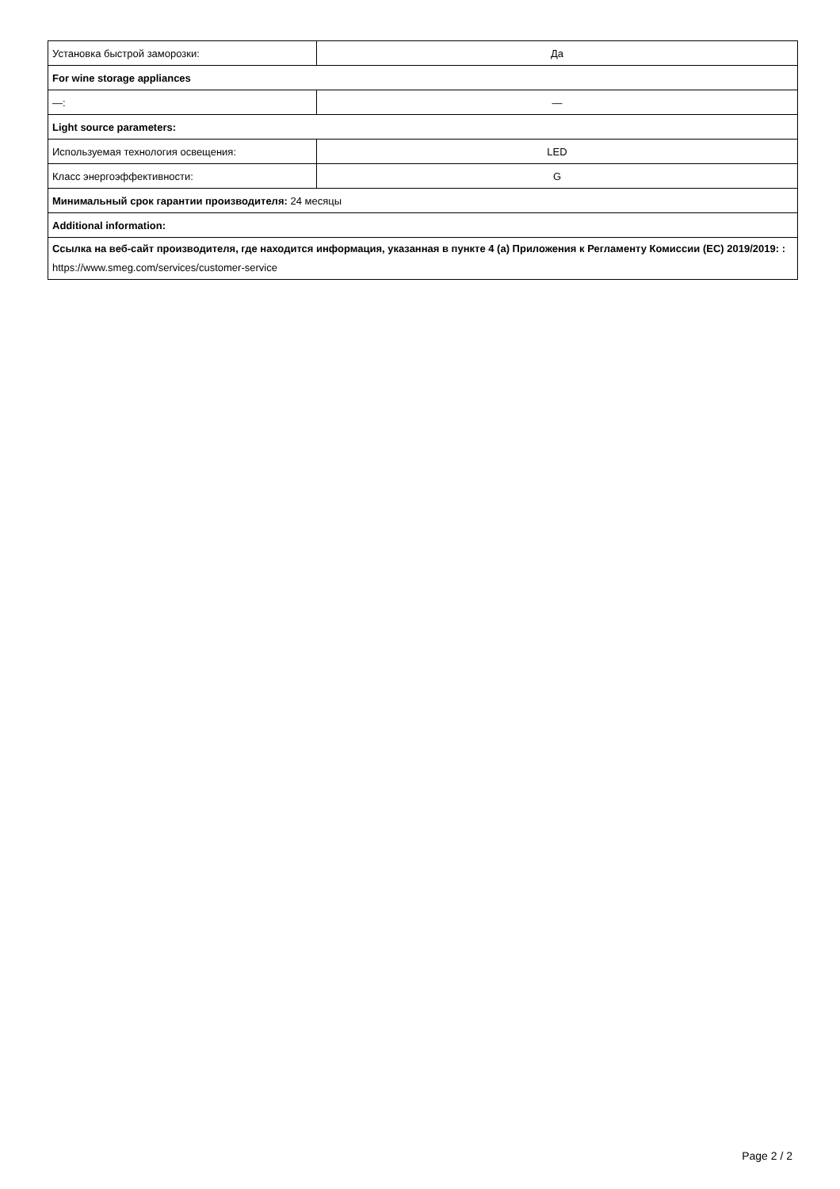| Установка быстрой заморозки: | Да |
| For wine storage appliances | |
| —: | — |
| Light source parameters: | |
| Используемая технология освещения: | LED |
| Класс энергоэффективности: | G |
| Минимальный срок гарантии производителя: 24 месяцы | |
| Additional information: | |
| Ссылка на веб-сайт производителя, где находится информация, указанная в пункте 4 (a) Приложения к Регламенту Комиссии (EC) 2019/2019: : https://www.smeg.com/services/customer-service | |
Page 2 / 2